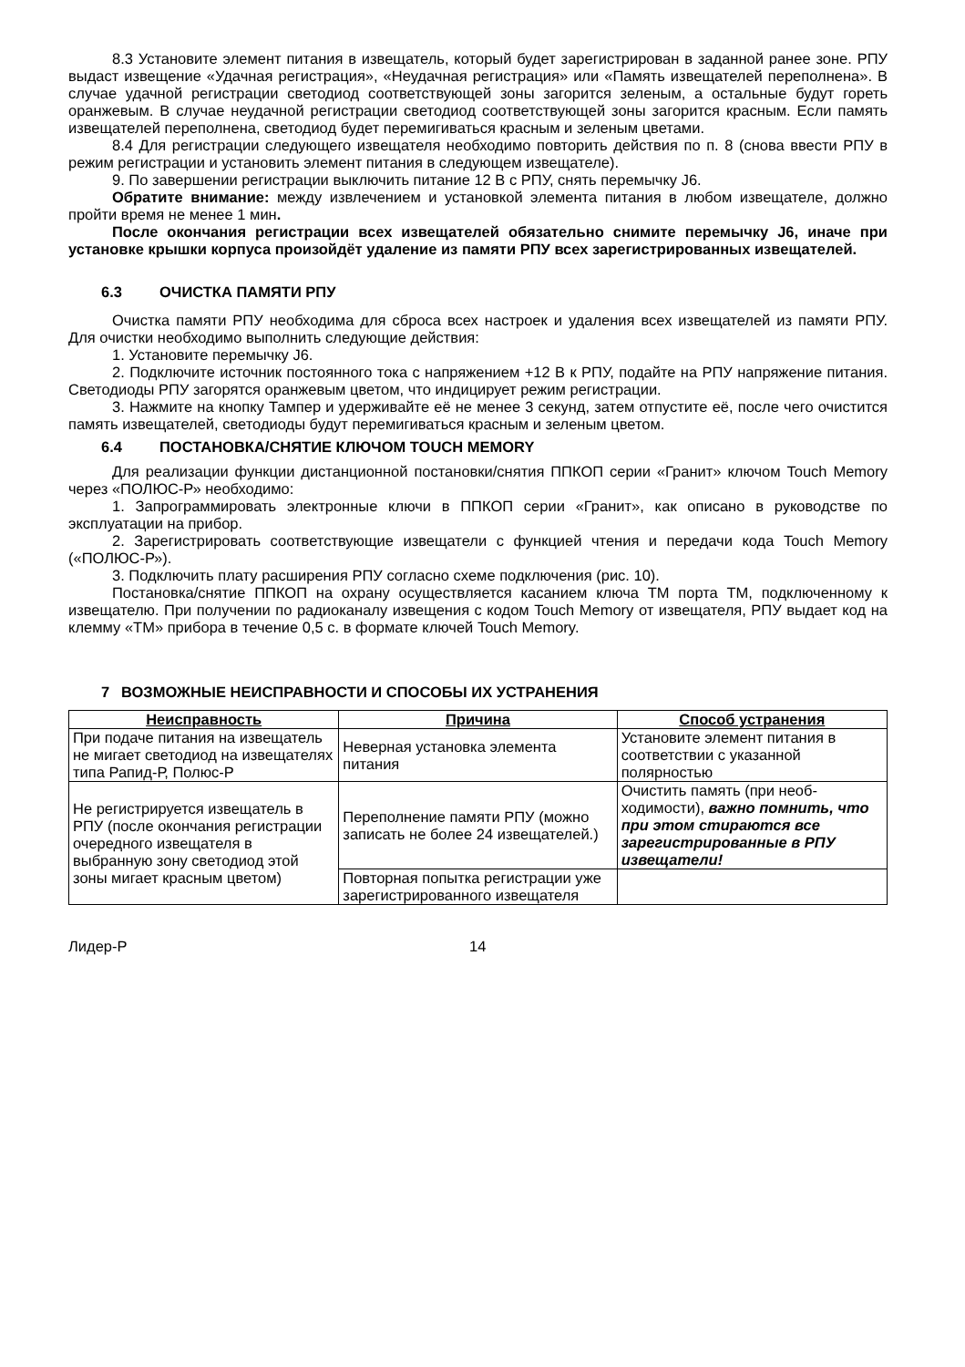8.3 Установите элемент питания в извещатель, который будет зарегистрирован в заданной ранее зоне. РПУ выдаст извещение «Удачная регистрация», «Неудачная регистрация» или «Память извещателей переполнена». В случае удачной регистрации светодиод соответствующей зоны загорится зеленым, а остальные будут гореть оранжевым. В случае неудачной регистрации светодиод соответствующей зоны загорится красным. Если память извещателей переполнена, светодиод будет перемигиваться красным и зеленым цветами.
8.4 Для регистрации следующего извещателя необходимо повторить действия по п. 8 (снова ввести РПУ в режим регистрации и установить элемент питания в следующем извещателе).
9. По завершении регистрации выключить питание 12 В с РПУ, снять перемычку J6.
Обратите внимание: между извлечением и установкой элемента питания в любом извещателе, должно пройти время не менее 1 мин.
После окончания регистрации всех извещателей обязательно снимите перемычку J6, иначе при установке крышки корпуса произойдёт удаление из памяти РПУ всех зарегистрированных извещателей.
6.3 ОЧИСТКА ПАМЯТИ РПУ
Очистка памяти РПУ необходима для сброса всех настроек и удаления всех извещателей из памяти РПУ. Для очистки необходимо выполнить следующие действия:
1. Установите перемычку J6.
2. Подключите источник постоянного тока с напряжением +12 В к РПУ, подайте на РПУ напряжение питания. Светодиоды РПУ загорятся оранжевым цветом, что индицирует режим регистрации.
3. Нажмите на кнопку Тампер и удерживайте её не менее 3 секунд, затем отпустите её, после чего очистится память извещателей, светодиоды будут перемигиваться красным и зеленым цветом.
6.4 ПОСТАНОВКА/СНЯТИЕ КЛЮЧОМ TOUCH MEMORY
Для реализации функции дистанционной постановки/снятия ППКОП серии «Гранит» ключом Touch Memory через «ПОЛЮС-Р» необходимо:
1. Запрограммировать электронные ключи в ППКОП серии «Гранит», как описано в руководстве по эксплуатации на прибор.
2. Зарегистрировать соответствующие извещатели с функцией чтения и передачи кода Touch Memory («ПОЛЮС-Р»).
3. Подключить плату расширения РПУ согласно схеме подключения (рис. 10).
Постановка/снятие ППКОП на охрану осуществляется касанием ключа ТМ порта ТМ, подключенному к извещателю. При получении по радиоканалу извещения с кодом Touch Memory от извещателя, РПУ выдает код на клемму «ТМ» прибора в течение 0,5 с. в формате ключей Touch Memory.
7 ВОЗМОЖНЫЕ НЕИСПРАВНОСТИ И СПОСОБЫ ИХ УСТРАНЕНИЯ
| Неисправность | Причина | Способ устранения |
| --- | --- | --- |
| При подаче питания на извещатель не мигает светодиод на извещателях типа Рапид-Р, Полюс-Р | Неверная установка элемента питания | Установите элемент питания в соответствии с указанной полярностью |
| Не регистрируется извещатель в РПУ (после окончания регистрации очередного извещателя в выбранную зону светодиод этой зоны мигает красным цветом) | Переполнение памяти РПУ (можно записать не более 24 извещателей.) | Очистить память (при необ-ходимости), важно помнить, что при этом стираются все зарегистрированные в РПУ извещатели! |
| | Повторная попытка регистрации уже зарегистрированного извещателя | |
Лидер-Р 14